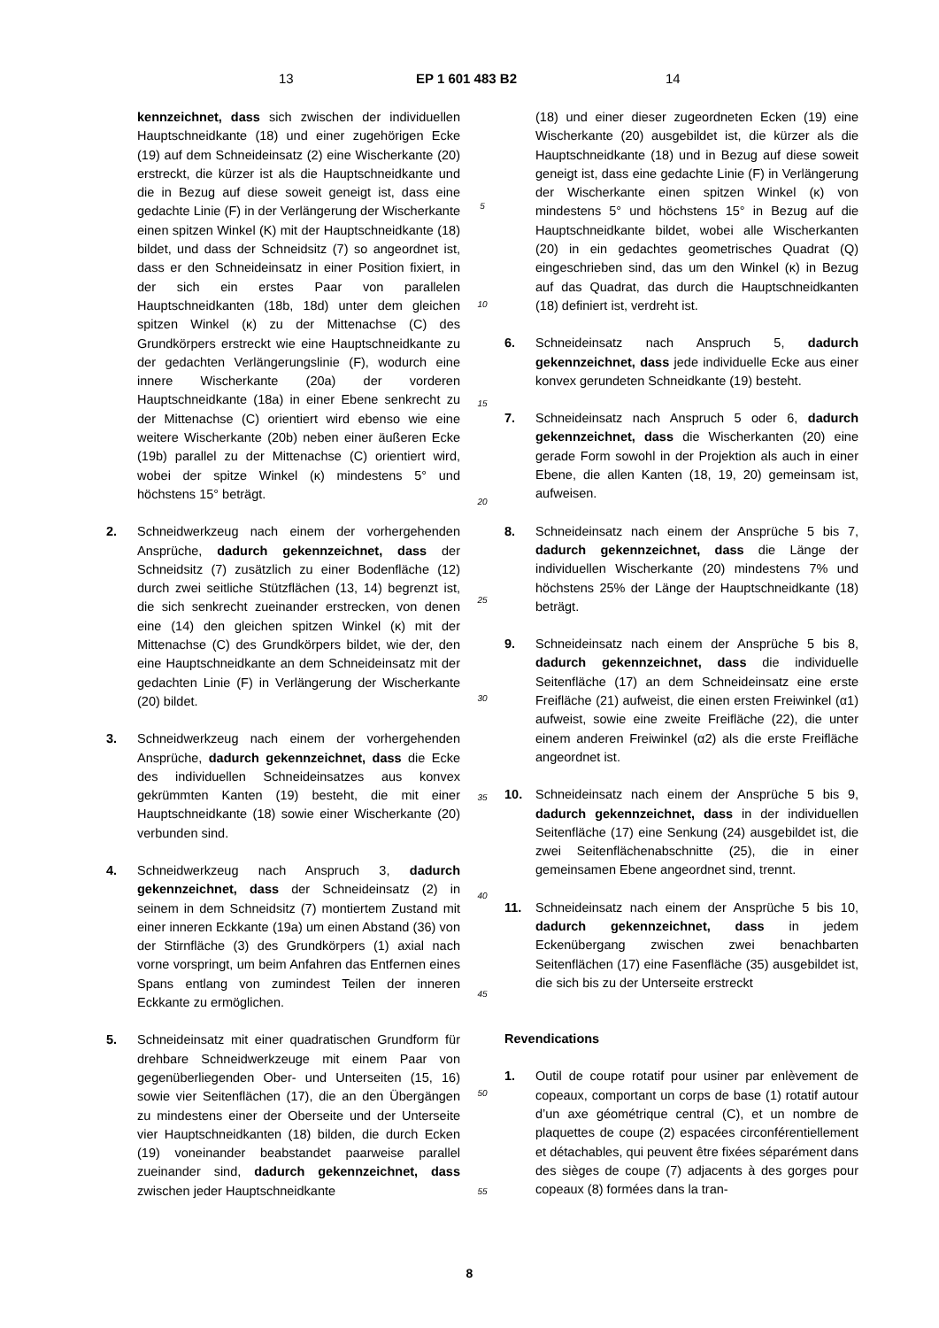13 EP 1 601 483 B2 14
kennzeichnet, dass sich zwischen der individuellen Hauptschneidkante (18) und einer zugehörigen Ecke (19) auf dem Schneideinsatz (2) eine Wischerkante (20) erstreckt, die kürzer ist als die Hauptschneidkante und die in Bezug auf diese soweit geneigt ist, dass eine gedachte Linie (F) in der Verlängerung der Wischerkante einen spitzen Winkel (K) mit der Hauptschneidkante (18) bildet, und dass der Schneidsitz (7) so angeordnet ist, dass er den Schneideinsatz in einer Position fixiert, in der sich ein erstes Paar von parallelen Hauptschneidkanten (18b, 18d) unter dem gleichen spitzen Winkel (κ) zu der Mittenachse (C) des Grundkörpers erstreckt wie eine Hauptschneidkante zu der gedachten Verlängerungslinie (F), wodurch eine innere Wischerkante (20a) der vorderen Hauptschneidkante (18a) in einer Ebene senkrecht zu der Mittenachse (C) orientiert wird ebenso wie eine weitere Wischerkante (20b) neben einer äußeren Ecke (19b) parallel zu der Mittenachse (C) orientiert wird, wobei der spitze Winkel (κ) mindestens 5° und höchstens 15° beträgt.
2. Schneidwerkzeug nach einem der vorhergehenden Ansprüche, dadurch gekennzeichnet, dass der Schneidsitz (7) zusätzlich zu einer Bodenfläche (12) durch zwei seitliche Stützflächen (13, 14) begrenzt ist, die sich senkrecht zueinander erstrecken, von denen eine (14) den gleichen spitzen Winkel (κ) mit der Mittenachse (C) des Grundkörpers bildet, wie der, den eine Hauptschneidkante an dem Schneideinsatz mit der gedachten Linie (F) in Verlängerung der Wischerkante (20) bildet.
3. Schneidwerkzeug nach einem der vorhergehenden Ansprüche, dadurch gekennzeichnet, dass die Ecke des individuellen Schneideinsatzes aus konvex gekrümmten Kanten (19) besteht, die mit einer Hauptschneidkante (18) sowie einer Wischerkante (20) verbunden sind.
4. Schneidwerkzeug nach Anspruch 3, dadurch gekennzeichnet, dass der Schneideinsatz (2) in seinem in dem Schneidsitz (7) montiertem Zustand mit einer inneren Eckkante (19a) um einen Abstand (36) von der Stirnfläche (3) des Grundkörpers (1) axial nach vorne vorspringt, um beim Anfahren das Entfernen eines Spans entlang von zumindest Teilen der inneren Eckkante zu ermöglichen.
5. Schneideinsatz mit einer quadratischen Grundform für drehbare Schneidwerkzeuge mit einem Paar von gegenüberliegenden Ober- und Unterseiten (15, 16) sowie vier Seitenflächen (17), die an den Übergängen zu mindestens einer der Oberseite und der Unterseite vier Hauptschneidkanten (18) bilden, die durch Ecken (19) voneinander beabstandet paarweise parallel zueinander sind, dadurch gekennzeichnet, dass zwischen jeder Hauptschneidkante
5
10
15
20
25
30
35
40
45
50
55
(18) und einer dieser zugeordneten Ecken (19) eine Wischerkante (20) ausgebildet ist, die kürzer als die Hauptschneidkante (18) und in Bezug auf diese soweit geneigt ist, dass eine gedachte Linie (F) in Verlängerung der Wischerkante einen spitzen Winkel (κ) von mindestens 5° und höchstens 15° in Bezug auf die Hauptschneidkante bildet, wobei alle Wischerkanten (20) in ein gedachtes geometrisches Quadrat (Q) eingeschrieben sind, das um den Winkel (κ) in Bezug auf das Quadrat, das durch die Hauptschneidkanten (18) definiert ist, verdreht ist.
6. Schneideinsatz nach Anspruch 5, dadurch gekennzeichnet, dass jede individuelle Ecke aus einer konvex gerundeten Schneidkante (19) besteht.
7. Schneideinsatz nach Anspruch 5 oder 6, dadurch gekennzeichnet, dass die Wischerkanten (20) eine gerade Form sowohl in der Projektion als auch in einer Ebene, die allen Kanten (18, 19, 20) gemeinsam ist, aufweisen.
8. Schneideinsatz nach einem der Ansprüche 5 bis 7, dadurch gekennzeichnet, dass die Länge der individuellen Wischerkante (20) mindestens 7% und höchstens 25% der Länge der Hauptschneidkante (18) beträgt.
9. Schneideinsatz nach einem der Ansprüche 5 bis 8, dadurch gekennzeichnet, dass die individuelle Seitenfläche (17) an dem Schneideinsatz eine erste Freifläche (21) aufweist, die einen ersten Freiwinkel (α1) aufweist, sowie eine zweite Freifläche (22), die unter einem anderen Freiwinkel (α2) als die erste Freifläche angeordnet ist.
10. Schneideinsatz nach einem der Ansprüche 5 bis 9, dadurch gekennzeichnet, dass in der individuellen Seitenfläche (17) eine Senkung (24) ausgebildet ist, die zwei Seitenflächenabschnitte (25), die in einer gemeinsamen Ebene angeordnet sind, trennt.
11. Schneideinsatz nach einem der Ansprüche 5 bis 10, dadurch gekennzeichnet, dass in jedem Eckenübergang zwischen zwei benachbarten Seitenflächen (17) eine Fasenfläche (35) ausgebildet ist, die sich bis zu der Unterseite erstreckt
Revendications
1. Outil de coupe rotatif pour usiner par enlèvement de copeaux, comportant un corps de base (1) rotatif autour d’un axe géométrique central (C), et un nombre de plaquettes de coupe (2) espacées circonférentiellement et détachables, qui peuvent être fixées séparément dans des sièges de coupe (7) adjacents à des gorges pour copeaux (8) formées dans la tran-
8